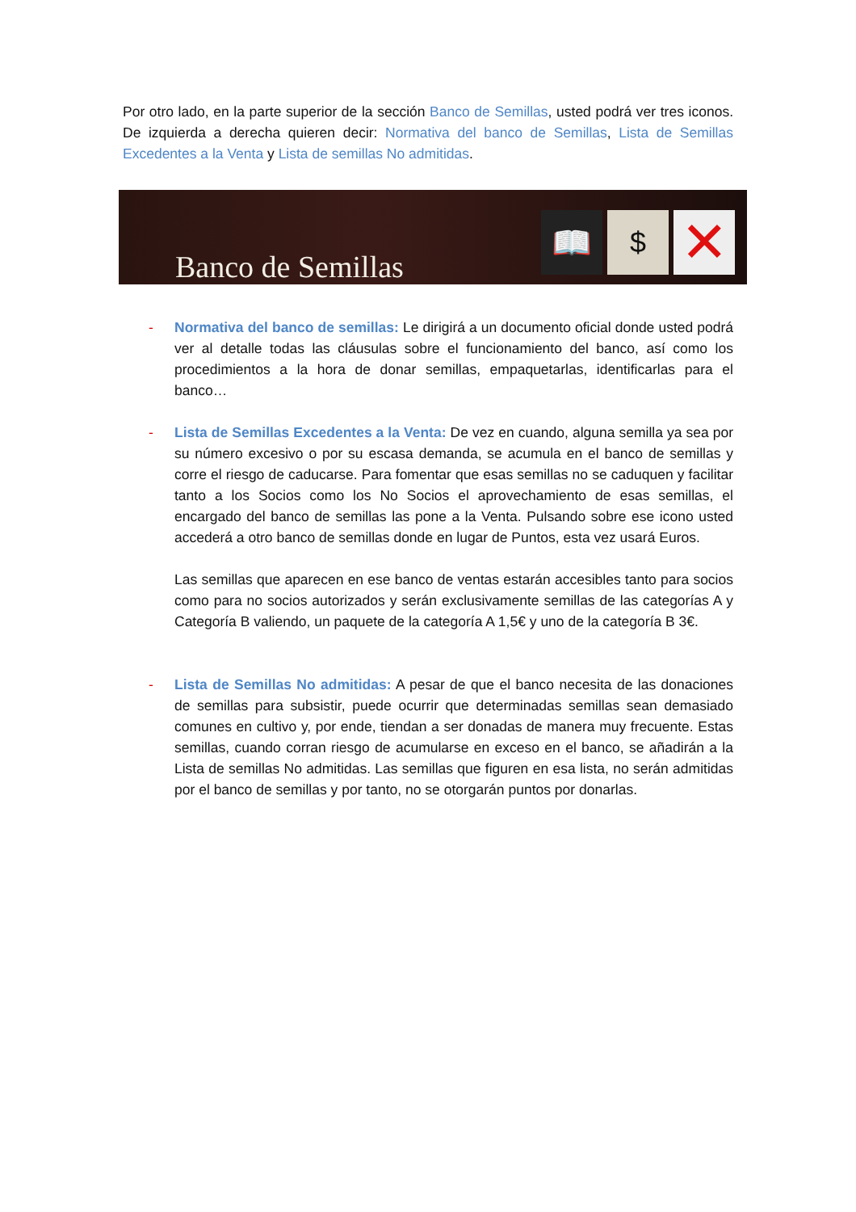Por otro lado, en la parte superior de la sección Banco de Semillas, usted podrá ver tres iconos. De izquierda a derecha quieren decir: Normativa del banco de Semillas, Lista de Semillas Excedentes a la Venta y Lista de semillas No admitidas.
Banco de Semillas
📖 $
✕
- Normativa del banco de semillas: Le dirigirá a un documento oficial donde usted podrá ver al detalle todas las cláusulas sobre el funcionamiento del banco, así como los procedimientos a la hora de donar semillas, empaquetarlas, identificarlas para el banco…
- Lista de Semillas Excedentes a la Venta: De vez en cuando, alguna semilla ya sea por su número excesivo o por su escasa demanda, se acumula en el banco de semillas y corre el riesgo de caducarse. Para fomentar que esas semillas no se caduquen y facilitar tanto a los Socios como los No Socios el aprovechamiento de esas semillas, el encargado del banco de semillas las pone a la Venta. Pulsando sobre ese icono usted accederá a otro banco de semillas donde en lugar de Puntos, esta vez usará Euros.
Las semillas que aparecen en ese banco de ventas estarán accesibles tanto para socios como para no socios autorizados y serán exclusivamente semillas de las categorías A y Categoría B valiendo, un paquete de la categoría A 1,5€ y uno de la categoría B 3€.
- Lista de Semillas No admitidas: A pesar de que el banco necesita de las donaciones de semillas para subsistir, puede ocurrir que determinadas semillas sean demasiado comunes en cultivo y, por ende, tiendan a ser donadas de manera muy frecuente. Estas semillas, cuando corran riesgo de acumularse en exceso en el banco, se añadirán a la Lista de semillas No admitidas. Las semillas que figuren en esa lista, no serán admitidas por el banco de semillas y por tanto, no se otorgarán puntos por donarlas.